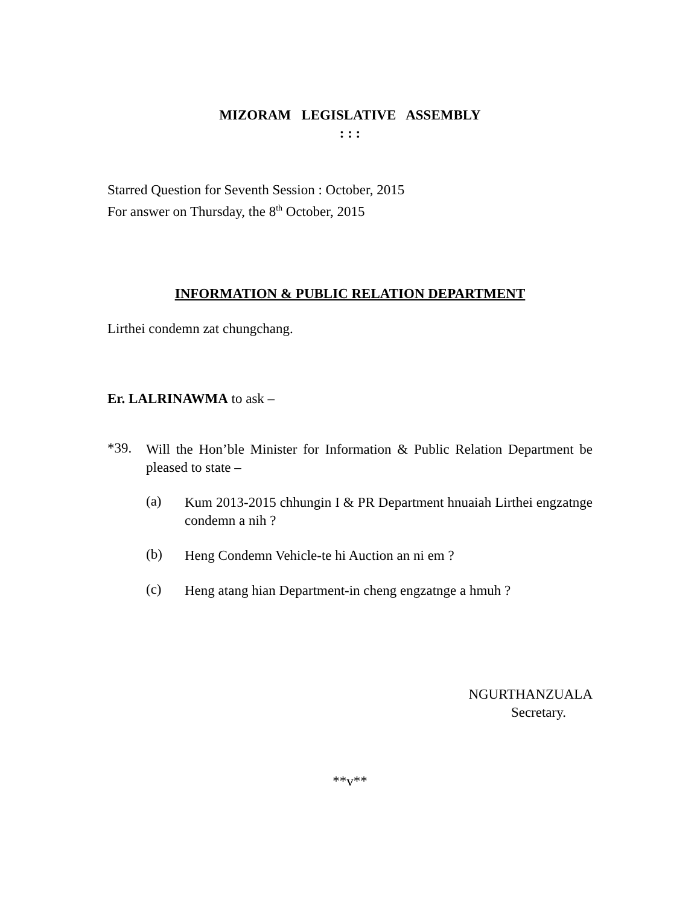MIZORAM LEGISLATIVE ASSEMBLY
: : :
Starred Question for Seventh Session : October, 2015
For answer on Thursday, the 8<sup>th</sup> October, 2015
INFORMATION & PUBLIC RELATION DEPARTMENT
Lirthei condemn zat chungchang.
Er. LALRINAWMA to ask –
*39.
Will the Hon’ble Minister for Information & Public Relation Department be pleased to state –
(a)
Kum 2013-2015 chhungin I & PR Department hnuaiah Lirthei engzatnge condemn a nih ?
(b)
Heng Condemn Vehicle-te hi Auction an ni em ?
(c)
Heng atang hian Department-in cheng engzatnge a hmuh ?
NGURTHANZUALA
Secretary.
**v**